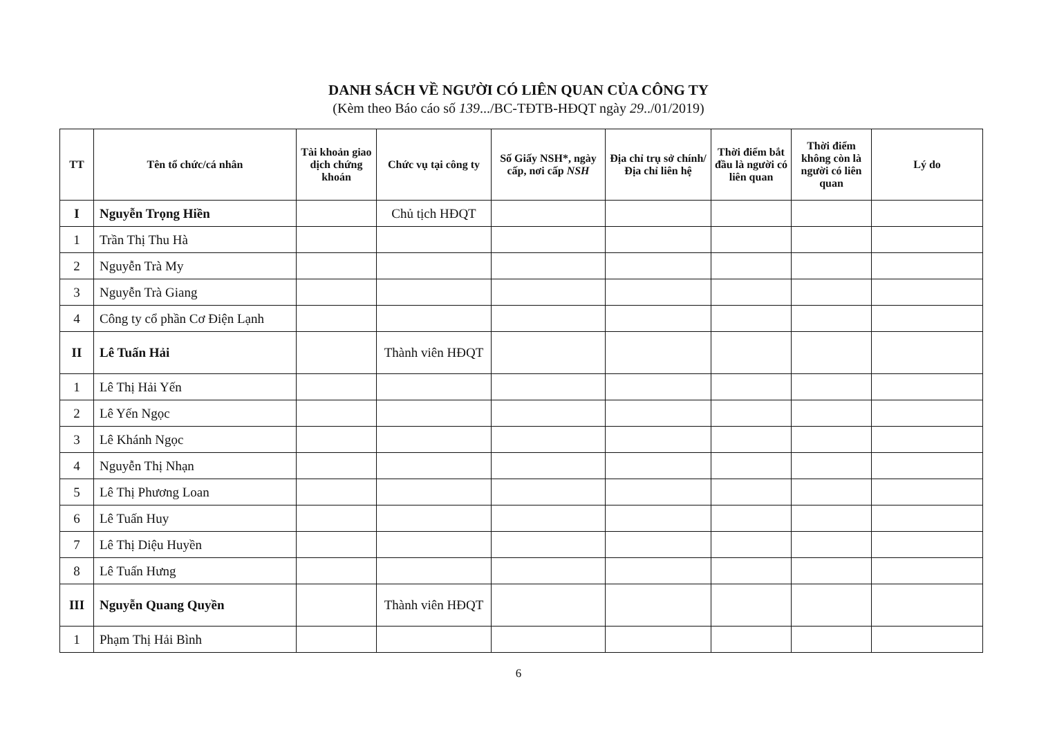DANH SÁCH VỀ NGƯỜI CÓ LIÊN QUAN CỦA CÔNG TY
(Kèm theo Báo cáo số 139.../BC-TĐTB-HĐQT ngày 29../01/2019)
| TT | Tên tổ chức/cá nhân | Tài khoản giao dịch chứng khoán | Chức vụ tại công ty | Số Giấy NSH*, ngày cấp, nơi cấp NSH | Địa chỉ trụ sở chính/ Địa chỉ liên hệ | Thời điểm bắt đầu là người có liên quan | Thời điểm không còn là người có liên quan | Lý do |
| --- | --- | --- | --- | --- | --- | --- | --- | --- |
| I | Nguyễn Trọng Hiền | | Chủ tịch HĐQT | | | | | |
| 1 | Trần Thị Thu Hà | | | | | | | |
| 2 | Nguyễn Trà My | | | | | | | |
| 3 | Nguyễn Trà Giang | | | | | | | |
| 4 | Công ty cổ phần Cơ Điện Lạnh | | | | | | | |
| II | Lê Tuấn Hải | | Thành viên HĐQT | | | | | |
| 1 | Lê Thị Hải Yến | | | | | | | |
| 2 | Lê Yến Ngọc | | | | | | | |
| 3 | Lê Khánh Ngọc | | | | | | | |
| 4 | Nguyễn Thị Nhạn | | | | | | | |
| 5 | Lê Thị Phương Loan | | | | | | | |
| 6 | Lê Tuấn Huy | | | | | | | |
| 7 | Lê Thị Diệu Huyền | | | | | | | |
| 8 | Lê Tuấn Hưng | | | | | | | |
| III | Nguyễn Quang Quyền | | Thành viên HĐQT | | | | | |
| 1 | Phạm Thị Hải Bình | | | | | | | |
6